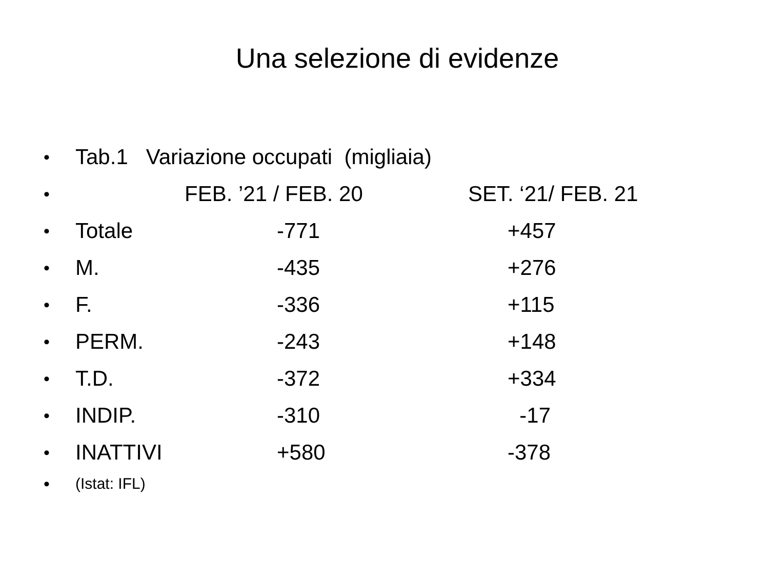Una selezione di evidenze
• Tab.1 Variazione occupati (migliaia)
• FEB. ’21 / FEB. 20 SET. ‘21/ FEB. 21
• Totale -771 +457
• M. -435 +276
• F. -336 +115
• PERM. -243 +148
• T.D. -372 +334
• INDIP. -310 -17
• INATTIVI +580 -378
• (Istat: IFL)